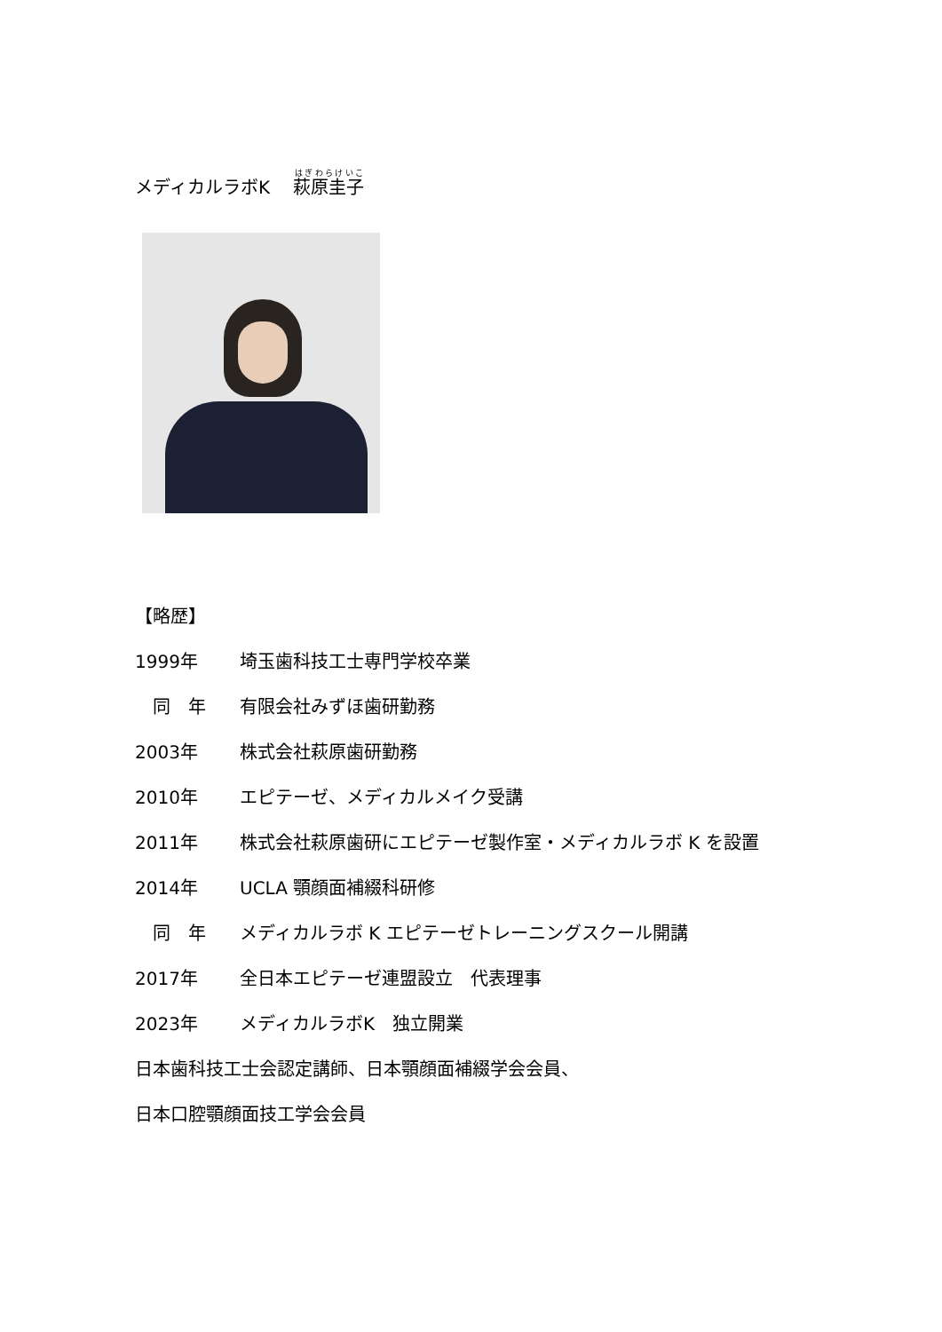メディカルラボK　 萩原圭子
【略歴】
1999年 埼玉歯科技工士専門学校卒業
　同　年 有限会社みずほ歯研勤務
2003年 株式会社萩原歯研勤務
2010年 エピテーゼ、メディカルメイク受講
2011年 株式会社萩原歯研にエピテーゼ製作室・メディカルラボ K を設置
2014年 UCLA 顎顔面補綴科研修
　同　年 メディカルラボ K エピテーゼトレーニングスクール開講
2017年 全日本エピテーゼ連盟設立　代表理事
2023年 メディカルラボK　独立開業
日本歯科技工士会認定講師、日本顎顔面補綴学会会員、
日本口腔顎顔面技工学会会員